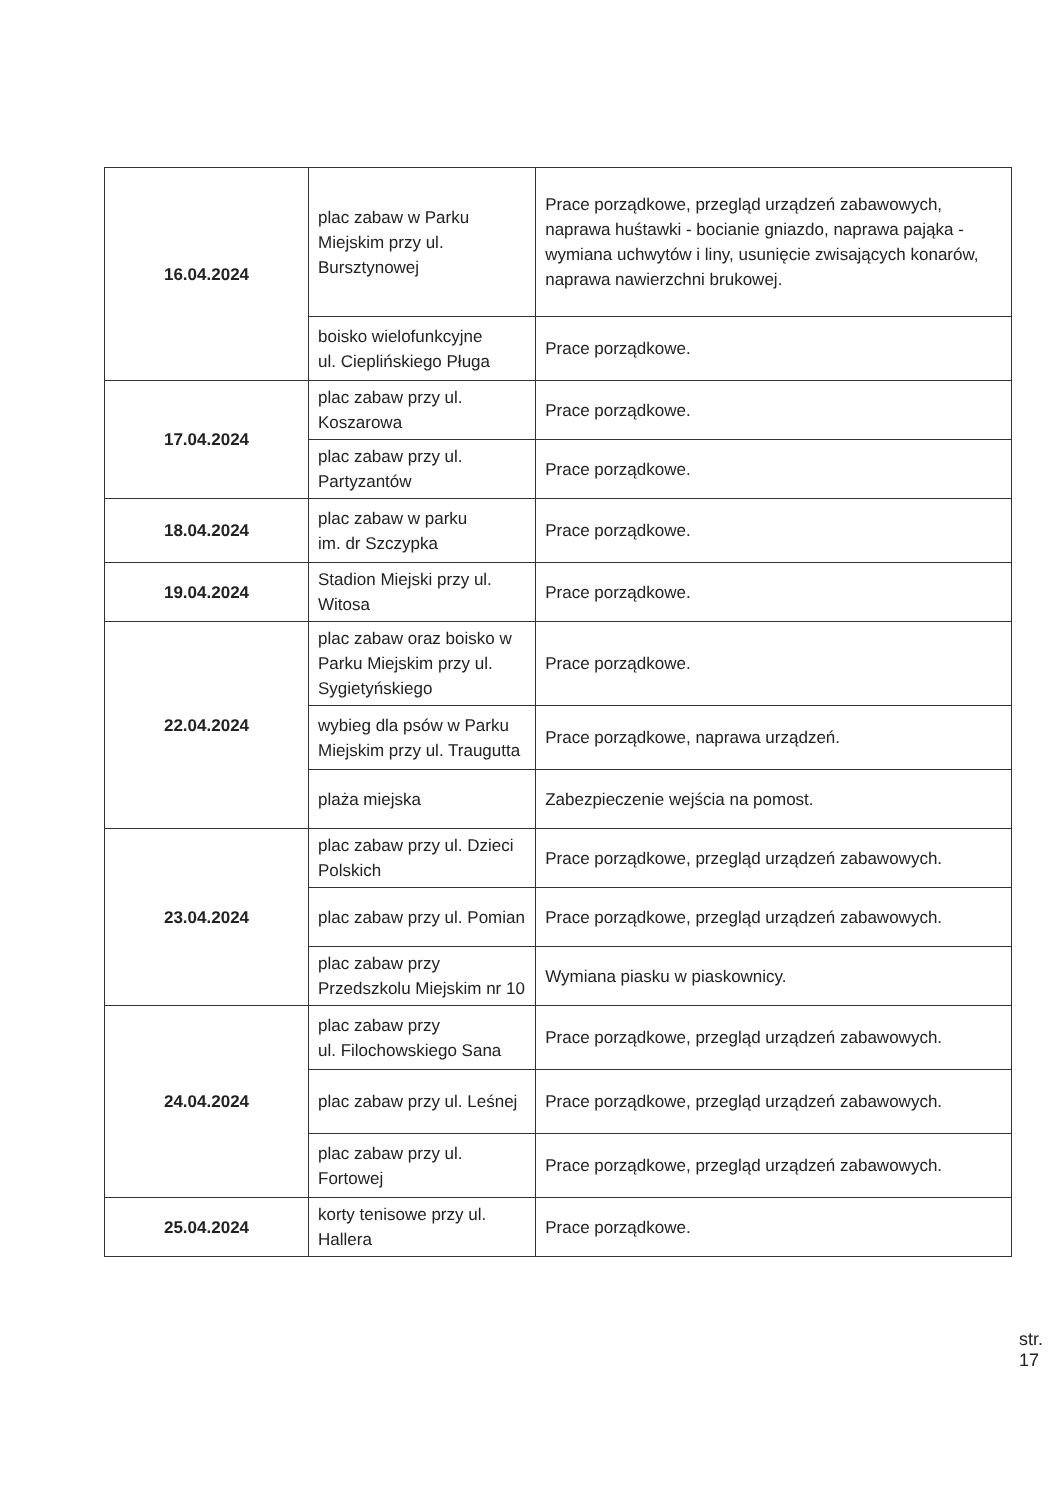| 16.04.2024 | plac zabaw w Parku Miejskim przy ul. Bursztynowej | Prace porządkowe, przegląd urządzeń zabawowych, naprawa huśtawki - bocianie gniazdo, naprawa pająka - wymiana uchwytów i liny, usunięcie zwisających konarów, naprawa nawierzchni brukowej. |
| | boisko wielofunkcyjne ul. Cieplińskiego Pługa | Prace porządkowe. |
| 17.04.2024 | plac zabaw przy ul. Koszarowa | Prace porządkowe. |
| | plac zabaw przy ul. Partyzantów | Prace porządkowe. |
| 18.04.2024 | plac zabaw w parku im. dr Szczypka | Prace porządkowe. |
| 19.04.2024 | Stadion Miejski przy ul. Witosa | Prace porządkowe. |
| 22.04.2024 | plac zabaw oraz boisko w Parku Miejskim przy ul. Sygietyńskiego | Prace porządkowe. |
| | wybieg dla psów w Parku Miejskim przy ul. Traugutta | Prace porządkowe, naprawa urządzeń. |
| | plaża miejska | Zabezpieczenie wejścia na pomost. |
| 23.04.2024 | plac zabaw przy ul. Dzieci Polskich | Prace porządkowe, przegląd urządzeń zabawowych. |
| | plac zabaw przy ul. Pomian | Prace porządkowe, przegląd urządzeń zabawowych. |
| | plac zabaw przy Przedszkolu Miejskim nr 10 | Wymiana piasku w piaskownicy. |
| 24.04.2024 | plac zabaw przy ul. Filochowskiego Sana | Prace porządkowe, przegląd urządzeń zabawowych. |
| | plac zabaw przy ul. Leśnej | Prace porządkowe, przegląd urządzeń zabawowych. |
| | plac zabaw przy ul. Fortowej | Prace porządkowe, przegląd urządzeń zabawowych. |
| 25.04.2024 | korty tenisowe przy ul. Hallera | Prace porządkowe. |
str. 17